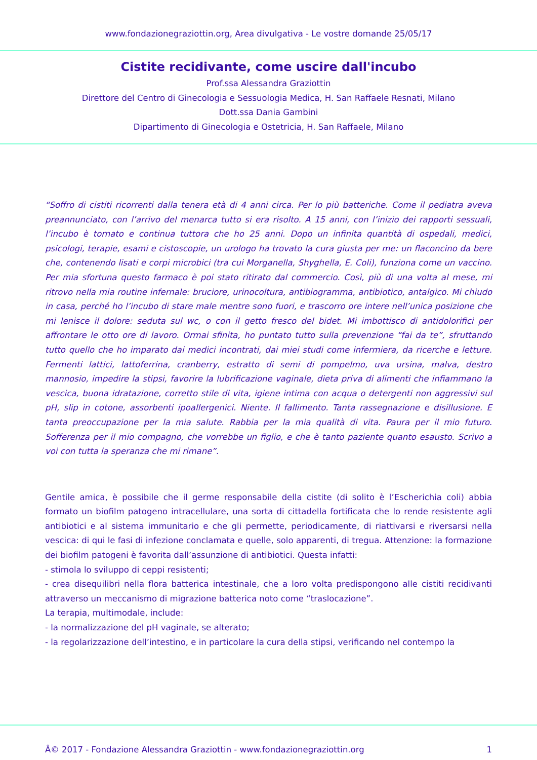www.fondazionegraziottin.org, Area divulgativa - Le vostre domande 25/05/17
Cistite recidivante, come uscire dall'incubo
Prof.ssa Alessandra Graziottin
Direttore del Centro di Ginecologia e Sessuologia Medica, H. San Raffaele Resnati, Milano
Dott.ssa Dania Gambini
Dipartimento di Ginecologia e Ostetricia, H. San Raffaele, Milano
“Soffro di cistiti ricorrenti dalla tenera età di 4 anni circa. Per lo più batteriche. Come il pediatra aveva preannunciato, con l’arrivo del menarca tutto si era risolto. A 15 anni, con l’inizio dei rapporti sessuali, l’incubo è tornato e continua tuttora che ho 25 anni. Dopo un infinita quantità di ospedali, medici, psicologi, terapie, esami e cistoscopie, un urologo ha trovato la cura giusta per me: un flaconcino da bere che, contenendo lisati e corpi microbici (tra cui Morganella, Shyghella, E. Coli), funziona come un vaccino. Per mia sfortuna questo farmaco è poi stato ritirato dal commercio. Così, più di una volta al mese, mi ritrovo nella mia routine infernale: bruciore, urinocoltura, antibiogramma, antibiotico, antalgico. Mi chiudo in casa, perché ho l’incubo di stare male mentre sono fuori, e trascorro ore intere nell’unica posizione che mi lenisce il dolore: seduta sul wc, o con il getto fresco del bidet. Mi imbottisco di antidolorifici per affrontare le otto ore di lavoro. Ormai sfinita, ho puntato tutto sulla prevenzione “fai da te”, sfruttando tutto quello che ho imparato dai medici incontrati, dai miei studi come infermiera, da ricerche e letture. Fermenti lattici, lattoferrina, cranberry, estratto di semi di pompelmo, uva ursina, malva, destro mannosio, impedire la stipsi, favorire la lubrificazione vaginale, dieta priva di alimenti che infiammano la vescica, buona idratazione, corretto stile di vita, igiene intima con acqua o detergenti non aggressivi sul pH, slip in cotone, assorbenti ipoallergenici. Niente. Il fallimento. Tanta rassegnazione e disillusione. E tanta preoccupazione per la mia salute. Rabbia per la mia qualità di vita. Paura per il mio futuro. Sofferenza per il mio compagno, che vorrebbe un figlio, e che è tanto paziente quanto esausto. Scrivo a voi con tutta la speranza che mi rimane”.
Gentile amica, è possibile che il germe responsabile della cistite (di solito è l’Escherichia coli) abbia formato un biofilm patogeno intracellulare, una sorta di cittadella fortificata che lo rende resistente agli antibiotici e al sistema immunitario e che gli permette, periodicamente, di riattivarsi e riversarsi nella vescica: di qui le fasi di infezione conclamata e quelle, solo apparenti, di tregua. Attenzione: la formazione dei biofilm patogeni è favorita dall’assunzione di antibiotici. Questa infatti:
- stimola lo sviluppo di ceppi resistenti;
- crea disequilibri nella flora batterica intestinale, che a loro volta predispongono alle cistiti recidivanti attraverso un meccanismo di migrazione batterica noto come “traslocazione”.
La terapia, multimodale, include:
- la normalizzazione del pH vaginale, se alterato;
- la regolarizzazione dell’intestino, e in particolare la cura della stipsi, verificando nel contempo la
Â© 2017 - Fondazione Alessandra Graziottin - www.fondazionegraziottin.org 1